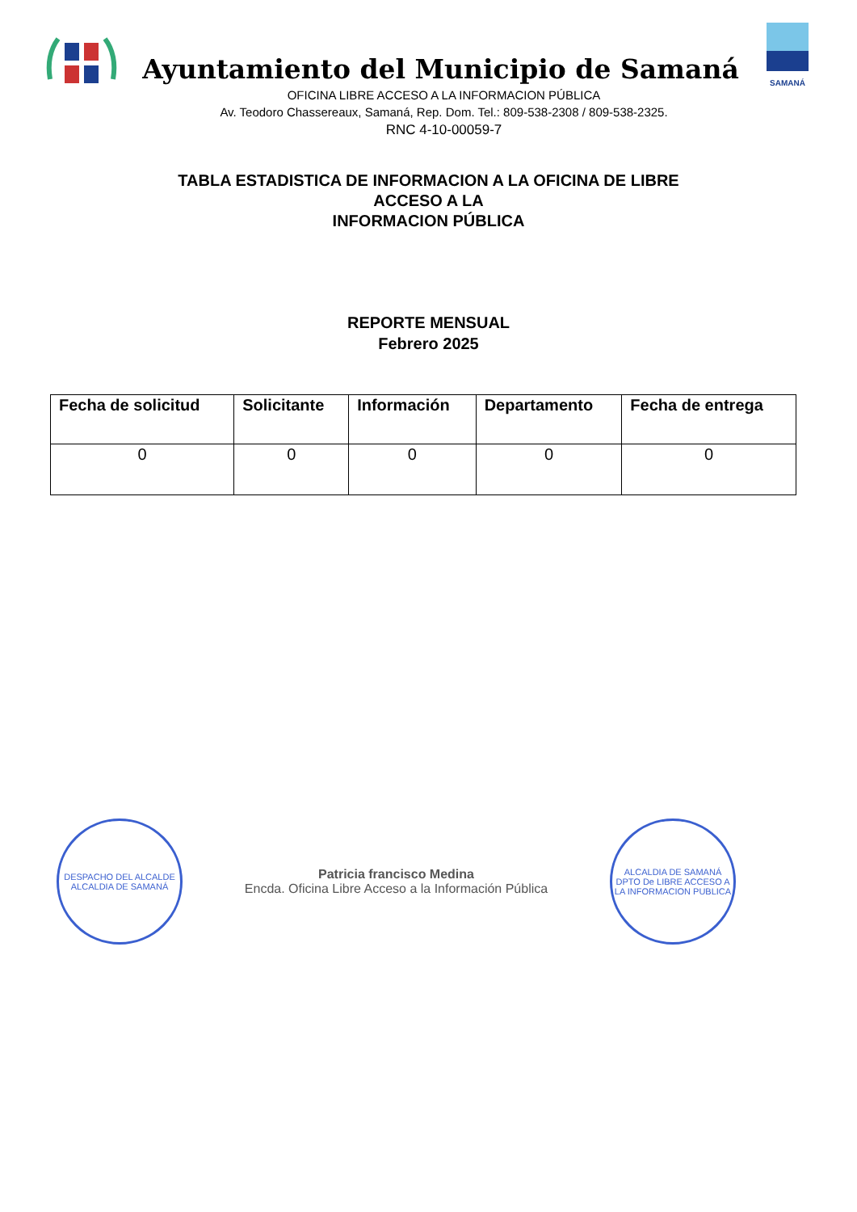Ayuntamiento del Municipio de Samaná
OFICINA LIBRE ACCESO A LA INFORMACION PÚBLICA
Av. Teodoro Chassereaux, Samaná, Rep. Dom. Tel.: 809-538-2308 / 809-538-2325.
RNC 4-10-00059-7
SAMANÁ
TABLA ESTADISTICA DE INFORMACION A LA OFICINA DE LIBRE
ACCESO A LA
INFORMACION PÚBLICA
REPORTE MENSUAL
Febrero 2025
| Fecha de solicitud | Solicitante | Información | Departamento | Fecha de entrega |
| --- | --- | --- | --- | --- |
| 0 | 0 | 0 | 0 | 0 |
DESPACHO DEL ALCALDE
ALCALDIA DE SAMANÁ
Patricia francisco Medina
Encda. Oficina Libre Acceso a la Información Pública
ALCALDIA DE SAMANÁ
DPTO De LIBRE ACCESO A LA INFORMACION PUBLICA